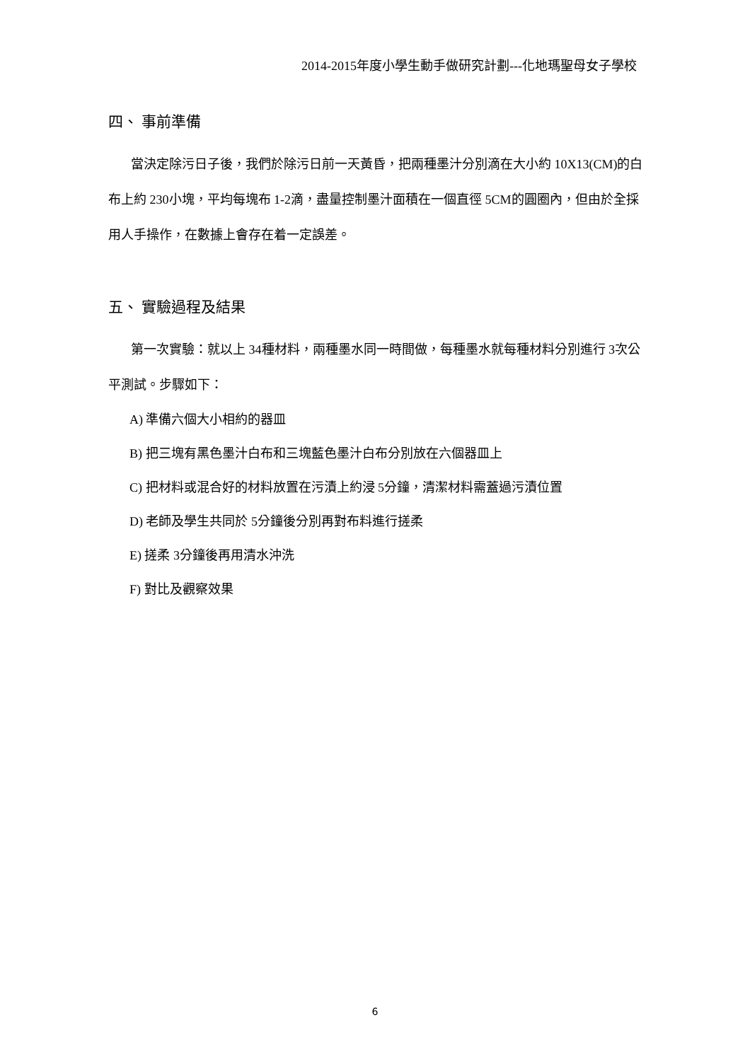2014-2015年度小學生動手做研究計劃---化地瑪聖母女子學校
四、 事前準備
當決定除污日子後，我們於除污日前一天黃昏，把兩種墨汁分別滴在大小約 10X13(CM)的白布上約 230小塊，平均每塊布 1-2滴，盡量控制墨汁面積在一個直徑 5CM的圓圈內，但由於全採用人手操作，在數據上會存在着一定誤差。
五、 實驗過程及結果
第一次實驗：就以上 34種材料，兩種墨水同一時間做，每種墨水就每種材料分別進行 3次公平測試。步驟如下：
A) 準備六個大小相約的器皿
B) 把三塊有黑色墨汁白布和三塊藍色墨汁白布分別放在六個器皿上
C) 把材料或混合好的材料放置在污漬上約浸 5分鐘，清潔材料需蓋過污漬位置
D) 老師及學生共同於 5分鐘後分別再對布料進行搓柔
E) 搓柔 3分鐘後再用清水沖洗
F) 對比及觀察效果
6